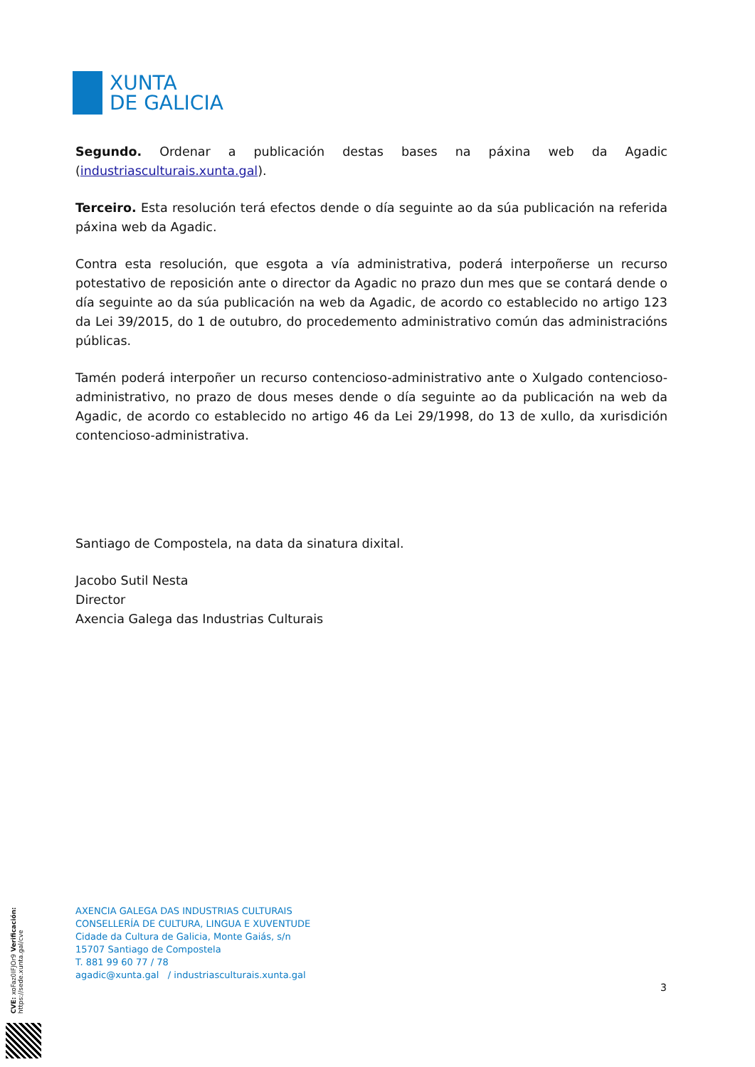XUNTA
DE GALICIA
Segundo. Ordenar a publicación destas bases na páxina web da Agadic (industriasculturais.xunta.gal).
Terceiro. Esta resolución terá efectos dende o día seguinte ao da súa publicación na referida páxina web da Agadic.
Contra esta resolución, que esgota a vía administrativa, poderá interpoñerse un recurso potestativo de reposición ante o director da Agadic no prazo dun mes que se contará dende o día seguinte ao da súa publicación na web da Agadic, de acordo co establecido no artigo 123 da Lei 39/2015, do 1 de outubro, do procedemento administrativo común das administracións públicas.
Tamén poderá interpoñer un recurso contencioso-administrativo ante o Xulgado contencioso-administrativo, no prazo de dous meses dende o día seguinte ao da publicación na web da Agadic, de acordo co establecido no artigo 46 da Lei 29/1998, do 13 de xullo, da xurisdición contencioso-administrativa.
Santiago de Compostela, na data da sinatura dixital.
Jacobo Sutil Nesta
Director
Axencia Galega das Industrias Culturais
AXENCIA GALEGA DAS INDUSTRIAS CULTURAIS
CONSELLERÍA DE CULTURA, LINGUA E XUVENTUDE
Cidade da Cultura de Galicia, Monte Gaiás, s/n
15707 Santiago de Compostela
T. 881 99 60 77 / 78
agadic@xunta.gal / industriasculturais.xunta.gal
3
CVE: xoFaz0IFJOr9 Verificación: https://sede.xunta.gal/cve